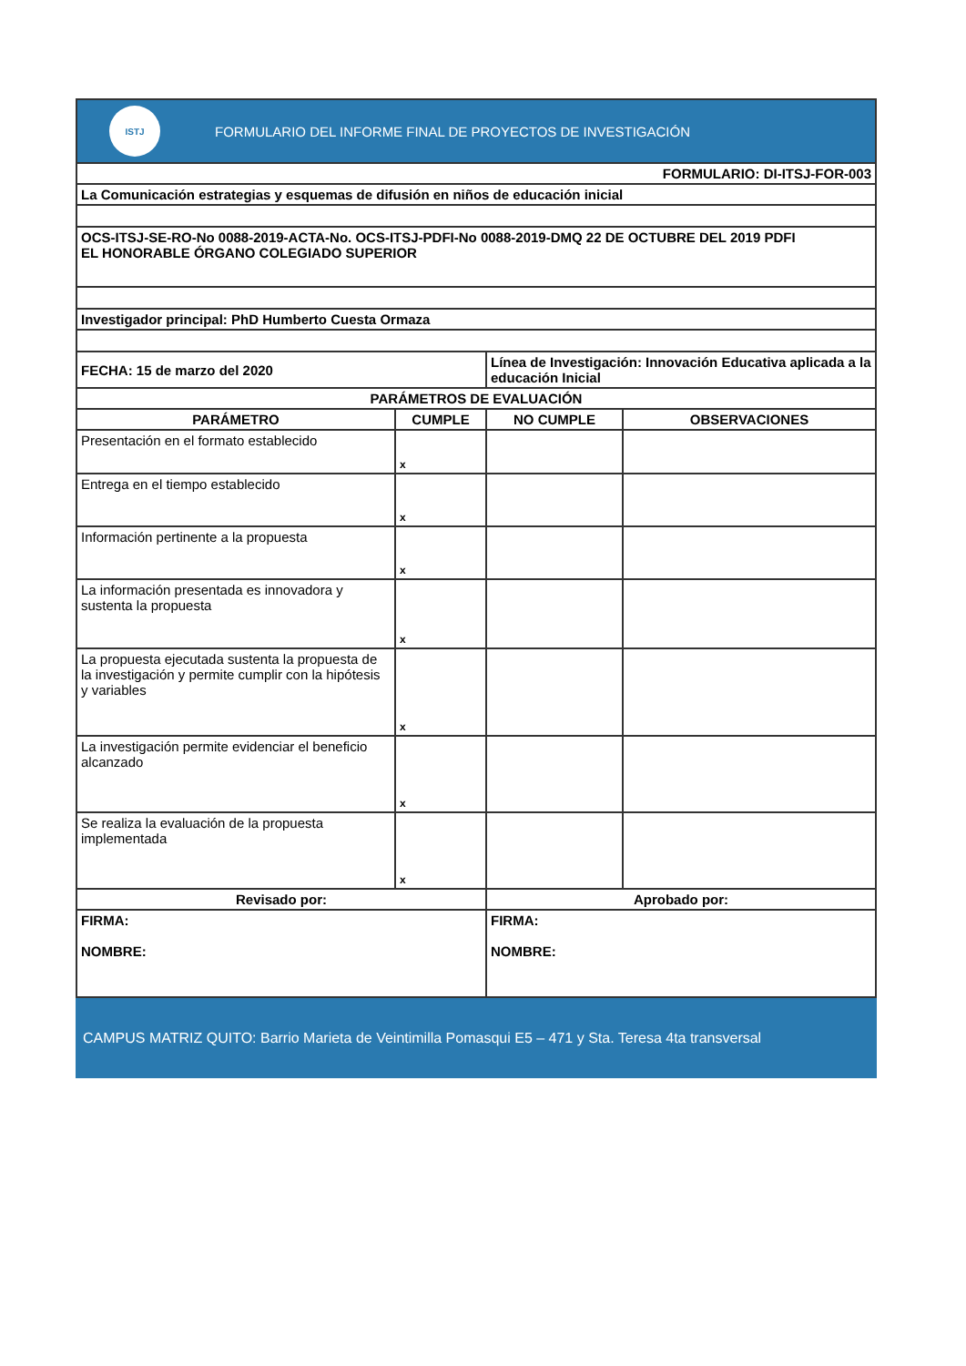ISTJ
FORMULARIO DEL INFORME FINAL DE PROYECTOS DE INVESTIGACIÓN
| FORMULARIO: DI-ITSJ-FOR-003 | | | |
| La Comunicación estrategias y esquemas de difusión en niños de educación inicial | | | |
| OCS-ITSJ-SE-RO-No 0088-2019-ACTA-No. OCS-ITSJ-PDFI-No 0088-2019-DMQ 22 DE OCTUBRE DEL 2019 PDFI EL HONORABLE ÓRGANO COLEGIADO SUPERIOR | | | |
| Investigador principal: PhD Humberto Cuesta Ormaza | | | |
| FECHA: 15 de marzo del 2020 | | Línea de Investigación: Innovación Educativa aplicada a la educación Inicial | |
| PARÁMETROS DE EVALUACIÓN | | | |
| PARÁMETRO | CUMPLE | NO CUMPLE | OBSERVACIONES |
| Presentación en el formato establecido | x | | |
| Entrega en el tiempo establecido | x | | |
| Información pertinente a la propuesta | x | | |
| La información presentada es innovadora y sustenta la propuesta | x | | |
| La propuesta ejecutada sustenta la propuesta de la investigación y permite cumplir con la hipótesis y variables | x | | |
| La investigación permite evidenciar el beneficio alcanzado | x | | |
| Se realiza la evaluación de la propuesta implementada | x | | |
| Revisado por: | | Aprobado por: | |
| FIRMA: NOMBRE: | | FIRMA: NOMBRE: | |
CAMPUS MATRIZ QUITO: Barrio Marieta de Veintimilla Pomasqui E5 – 471 y Sta. Teresa 4ta transversal